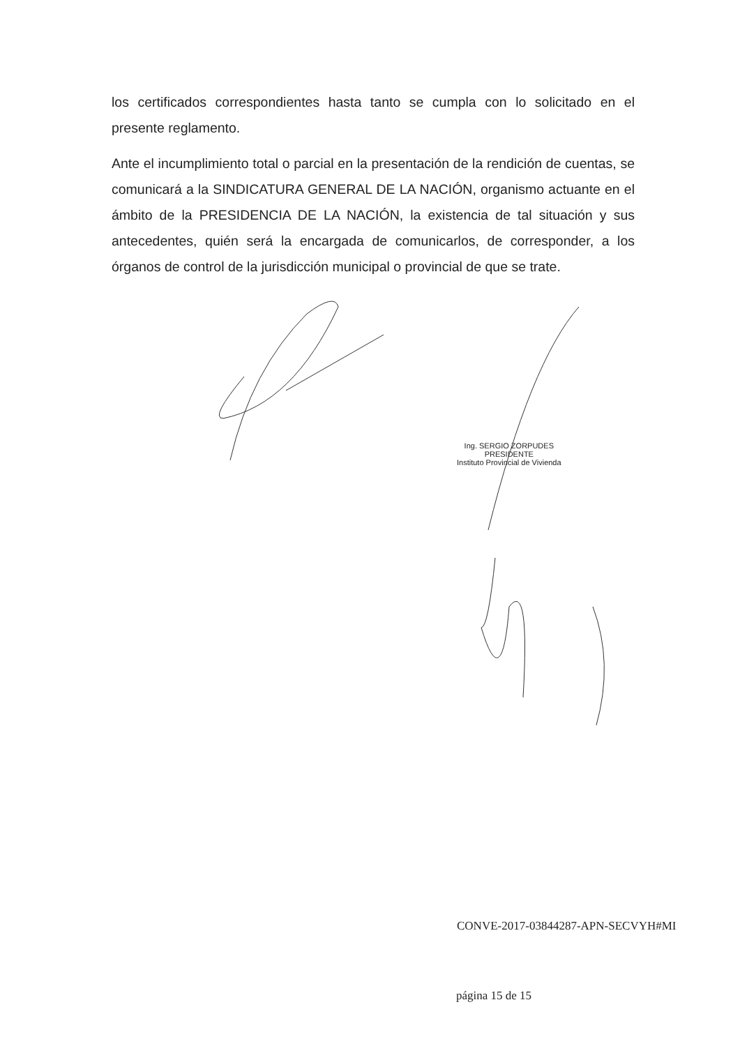los certificados correspondientes hasta tanto se cumpla con lo solicitado en el presente reglamento.
Ante el incumplimiento total o parcial en la presentación de la rendición de cuentas, se comunicará a la SINDICATURA GENERAL DE LA NACIÓN, organismo actuante en el ámbito de la PRESIDENCIA DE LA NACIÓN, la existencia de tal situación y sus antecedentes, quién será la encargada de comunicarlos, de corresponder, a los órganos de control de la jurisdicción municipal o provincial de que se trate.
Ing. SERGIO ZORPUDES
PRESIDENTE
Instituto Provincial de Vivienda
CONVE-2017-03844287-APN-SECVYH#MI
página 15 de 15